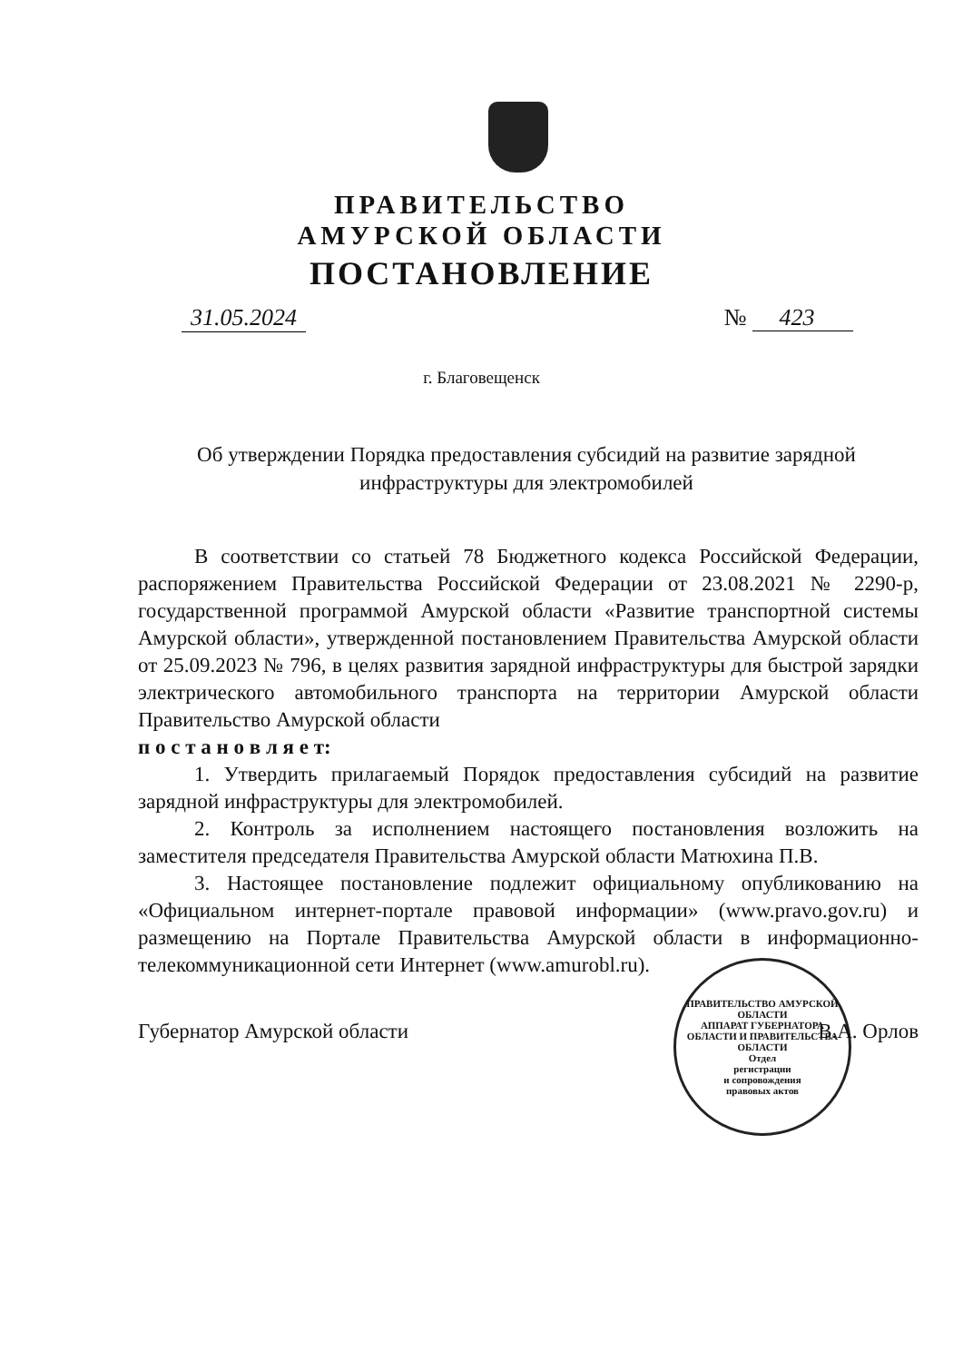ПРАВИТЕЛЬСТВО
АМУРСКОЙ ОБЛАСТИ
ПОСТАНОВЛЕНИЕ
31.05.2024 № 423
г. Благовещенск
Об утверждении Порядка предоставления субсидий на развитие зарядной инфраструктуры для электромобилей
В соответствии со статьей 78 Бюджетного кодекса Российской Федерации, распоряжением Правительства Российской Федерации от 23.08.2021 № 2290-р, государственной программой Амурской области «Развитие транспортной системы Амурской области», утвержденной постановлением Правительства Амурской области от 25.09.2023 № 796, в целях развития зарядной инфраструктуры для быстрой зарядки электрического автомобильного транспорта на территории Амурской области Правительство Амурской области
п о с т а н о в л я е т:
1. Утвердить прилагаемый Порядок предоставления субсидий на развитие зарядной инфраструктуры для электромобилей.
2. Контроль за исполнением настоящего постановления возложить на заместителя председателя Правительства Амурской области Матюхина П.В.
3. Настоящее постановление подлежит официальному опубликованию на «Официальном интернет-портале правовой информации» (www.pravo.gov.ru) и размещению на Портале Правительства Амурской области в информационно-телекоммуникационной сети Интернет (www.amurobl.ru).
ПРАВИТЕЛЬСТВО АМУРСКОЙ ОБЛАСТИ
АППАРАТ ГУБЕРНАТОРА ОБЛАСТИ И ПРАВИТЕЛЬСТВА ОБЛАСТИ
Отдел
регистрации
и сопровождения
правовых актов
Губернатор Амурской области В.А. Орлов